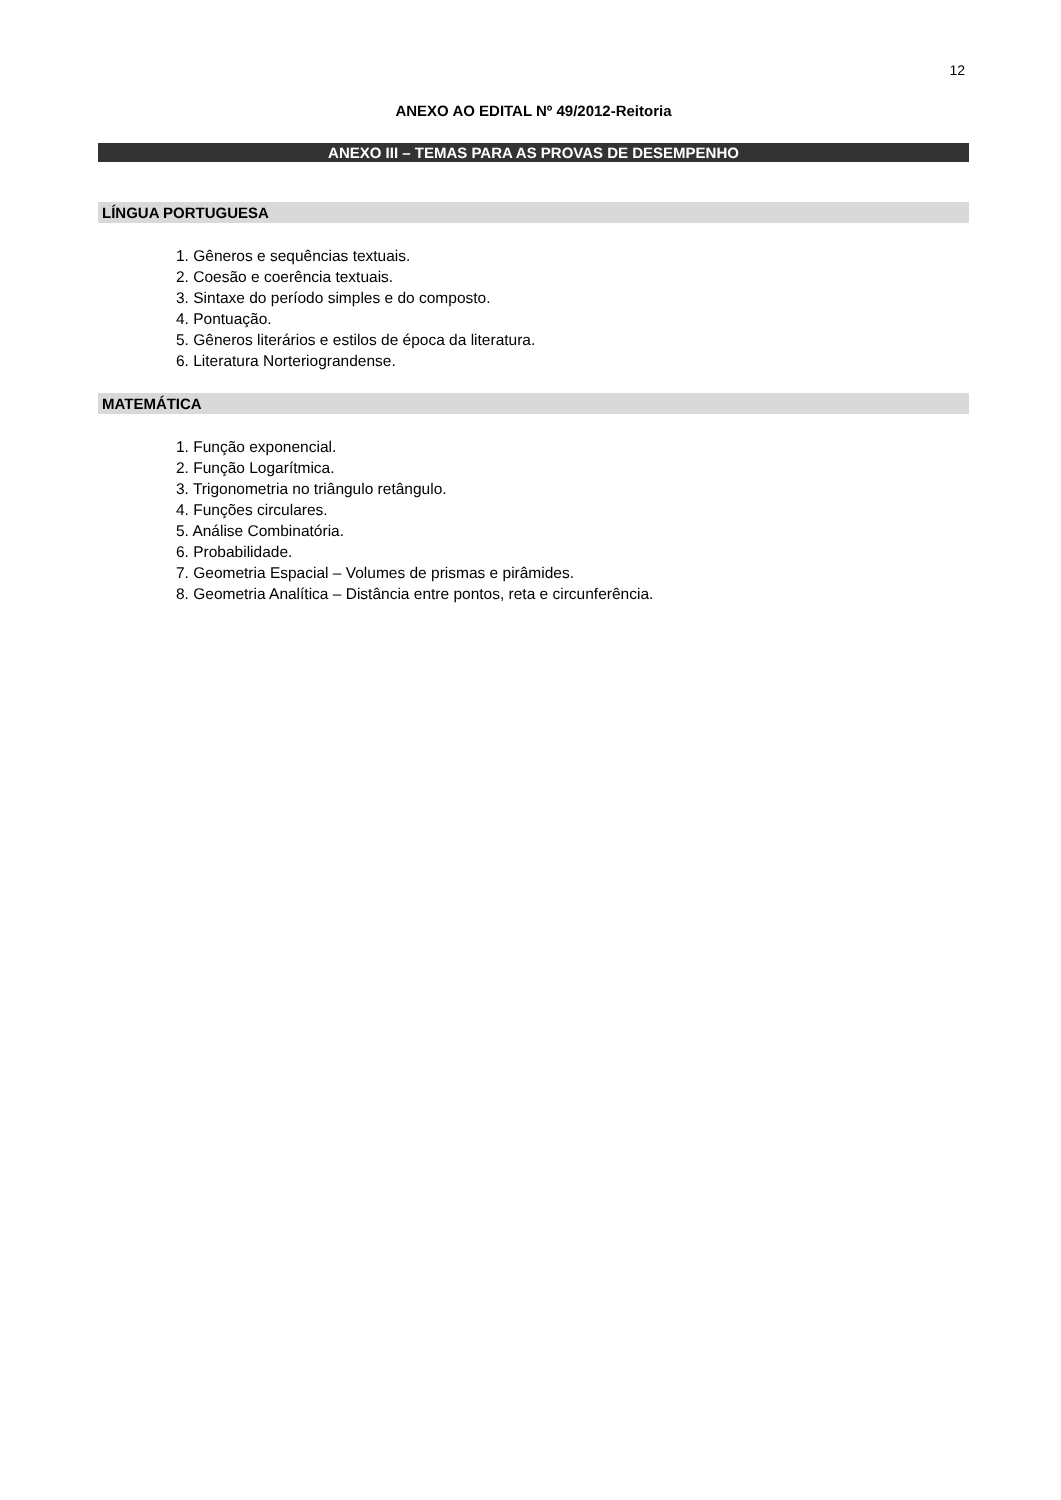12
ANEXO AO EDITAL Nº 49/2012-Reitoria
ANEXO III – TEMAS PARA AS PROVAS DE DESEMPENHO
LÍNGUA PORTUGUESA
1. Gêneros e sequências textuais.
2. Coesão e coerência textuais.
3. Sintaxe do período simples e do composto.
4. Pontuação.
5. Gêneros literários e estilos de época da literatura.
6. Literatura Norteriograndense.
MATEMÁTICA
1. Função exponencial.
2. Função Logarítmica.
3. Trigonometria no triângulo retângulo.
4. Funções circulares.
5. Análise Combinatória.
6. Probabilidade.
7. Geometria Espacial – Volumes de prismas e pirâmides.
8. Geometria Analítica – Distância entre pontos, reta e circunferência.